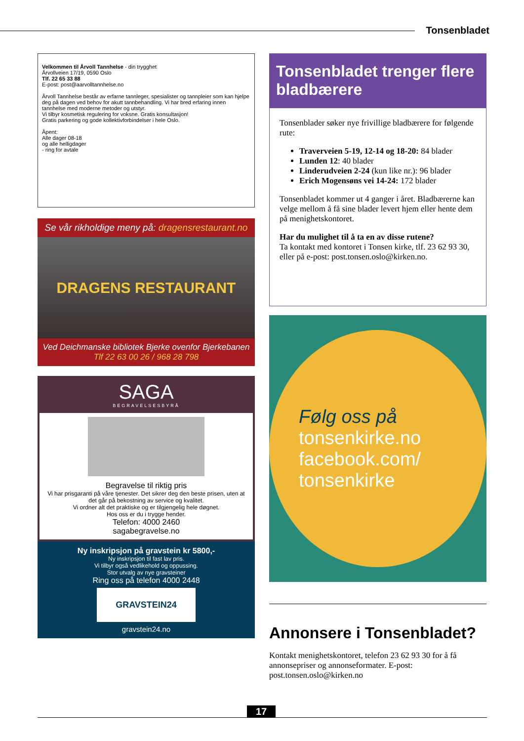Tonsenbladet
Velkommen til Årvoll Tannhelse - din trygghet
Årvollveien 17/19, 0590 Oslo
Tlf. 22 65 33 88
E-post: post@aarvolltannhelse.no
Årvoll Tannhelse består av erfarne tannleger, spesialister og tannpleier som kan hjelpe deg på dagen ved behov for akutt tannbehandling. Vi har bred erfaring innen tannhelse med moderne metoder og utstyr.
Vi tilbyr kosmetisk regulering for voksne. Gratis konsultasjon!
Gratis parkering og gode kollektivforbindelser i hele Oslo.
Åpent:
Alle dager 08-18
og alle helligdager
- ring for avtale
Se vår rikholdige meny på: dragensrestaurant.no
DRAGENS RESTAURANT
Ved Deichmanske bibliotek Bjerke ovenfor Bjerkebanen
Tlf 22 63 00 26 / 968 28 798
SAGA
BEGRAVELSESBYRÅ
Begravelse til riktig pris
Vi har prisgaranti på våre tjenester. Det sikrer deg den beste prisen, uten at det går på bekostning av service og kvalitet.
Vi ordner alt det praktiske og er tilgjengelig hele døgnet.
Hos oss er du i trygge hender.
Telefon: 4000 2460
sagabegravelse.no
Ny inskripsjon på gravstein kr 5800,-
Ny inskripsjon til fast lav pris.
Vi tilbyr også vedlikehold og oppussing.
Stor utvalg av nye gravsteiner
Ring oss på telefon 4000 2448
GRAVSTEIN24
gravstein24.no
Tonsenbladet trenger flere bladbærere
Tonsenblader søker nye frivillige bladbærere for følgende rute:
Traverveien 5-19, 12-14 og 18-20: 84 blader
Lunden 12: 40 blader
Linderudveien 2-24 (kun like nr.): 96 blader
Erich Mogensøns vei 14-24: 172 blader
Tonsenbladet kommer ut 4 ganger i året. Bladbærerne kan velge mellom å få sine blader levert hjem eller hente dem på menighetskontoret.
Har du mulighet til å ta en av disse rutene?
Ta kontakt med kontoret i Tonsen kirke, tlf. 23 62 93 30, eller på e-post: post.tonsen.oslo@kirken.no.
Følg oss på
tonsenkirke.no
facebook.com/
tonsenkirke
Annonsere i Tonsenbladet?
Kontakt menighetskontoret, telefon 23 62 93 30 for å få annonsepriser og annonseformater. E-post: post.tonsen.oslo@kirken.no
17